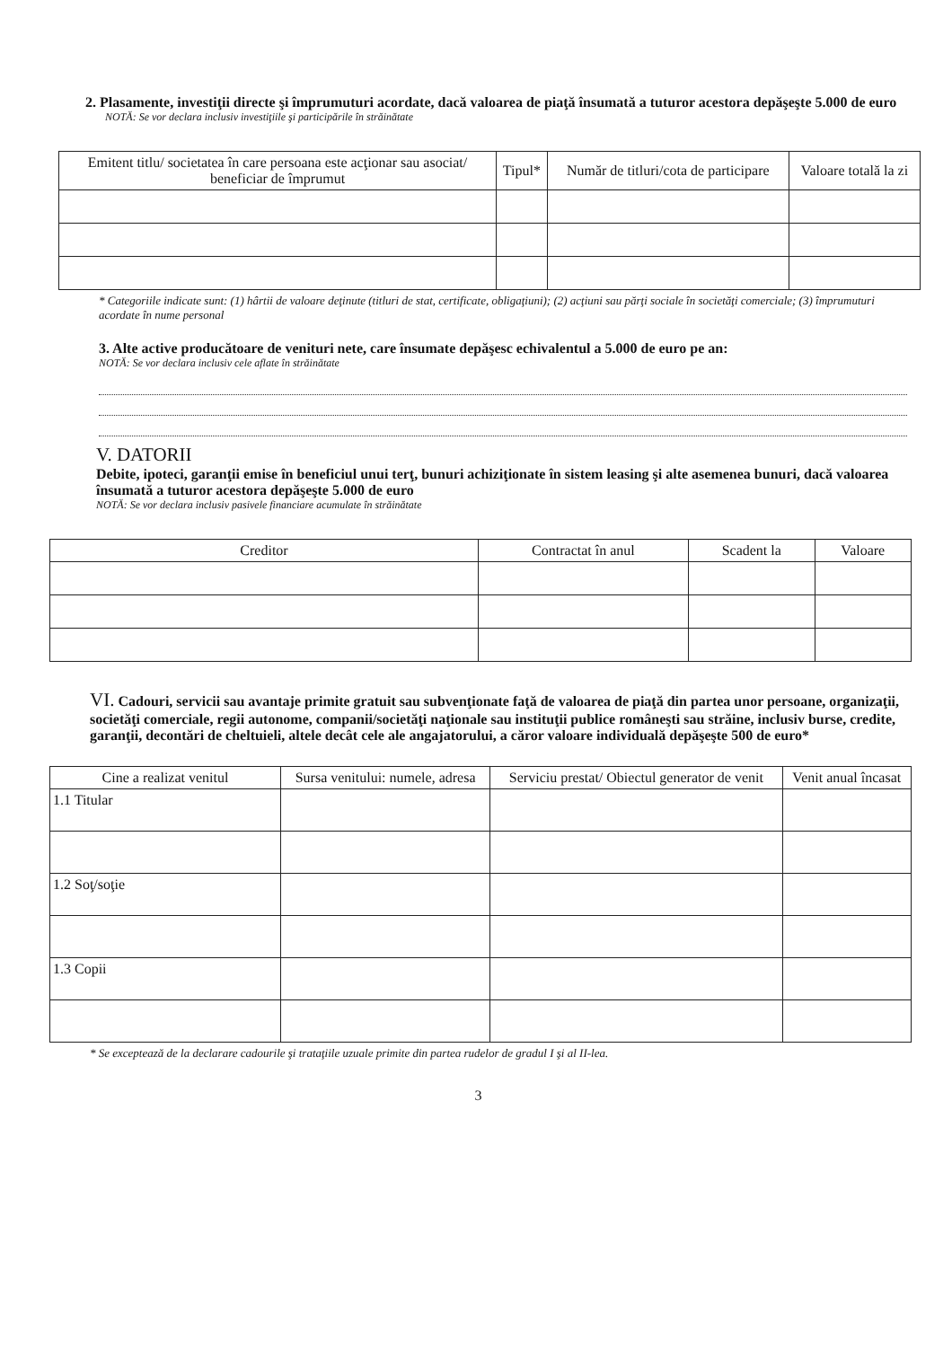2. Plasamente, investiţii directe şi împrumuturi acordate, dacă valoarea de piaţă însumată a tuturor acestora depăşeşte 5.000 de euro
NOTĂ: Se vor declara inclusiv investiţiile şi participările în străinătate
| Emitent titlu/ societatea în care persoana este acţionar sau asociat/ beneficiar de împrumut | Tipul* | Număr de titluri/cota de participare | Valoare totală la zi |
| --- | --- | --- | --- |
* Categoriile indicate sunt: (1) hârtii de valoare deţinute (titluri de stat, certificate, obligaţiuni); (2) acţiuni sau părţi sociale în societăţi comerciale; (3) împrumuturi acordate în nume personal
3. Alte active producătoare de venituri nete, care însumate depăşesc echivalentul a 5.000 de euro pe an:
NOTĂ: Se vor declara inclusiv cele aflate în străinătate
V. DATORII
Debite, ipoteci, garanţii emise în beneficiul unui terţ, bunuri achiziţionate în sistem leasing şi alte asemenea bunuri, dacă valoarea însumată a tuturor acestora depăşeşte 5.000 de euro
NOTĂ: Se vor declara inclusiv pasivele financiare acumulate în străinătate
| Creditor | Contractat în anul | Scadent la | Valoare |
| --- | --- | --- | --- |
VI. Cadouri, servicii sau avantaje primite gratuit sau subvenţionate faţă de valoarea de piaţă din partea unor persoane, organizaţii, societăţi comerciale, regii autonome, companii/societăţi naţionale sau instituţii publice româneşti sau străine, inclusiv burse, credite, garanţii, decontări de cheltuieli, altele decât cele ale angajatorului, a căror valoare individuală depăşeşte 500 de euro*
| Cine a realizat venitul | Sursa venitului: numele, adresa | Serviciu prestat/ Obiectul generator de venit | Venit anual încasat |
| --- | --- | --- | --- |
| 1.1 Titular | | | |
| 1.2 Soţ/soţie | | | |
| 1.3 Copii | | | |
* Se exceptează de la declarare cadourile şi trataţiile uzuale primite din partea rudelor de gradul I şi al II-lea.
3